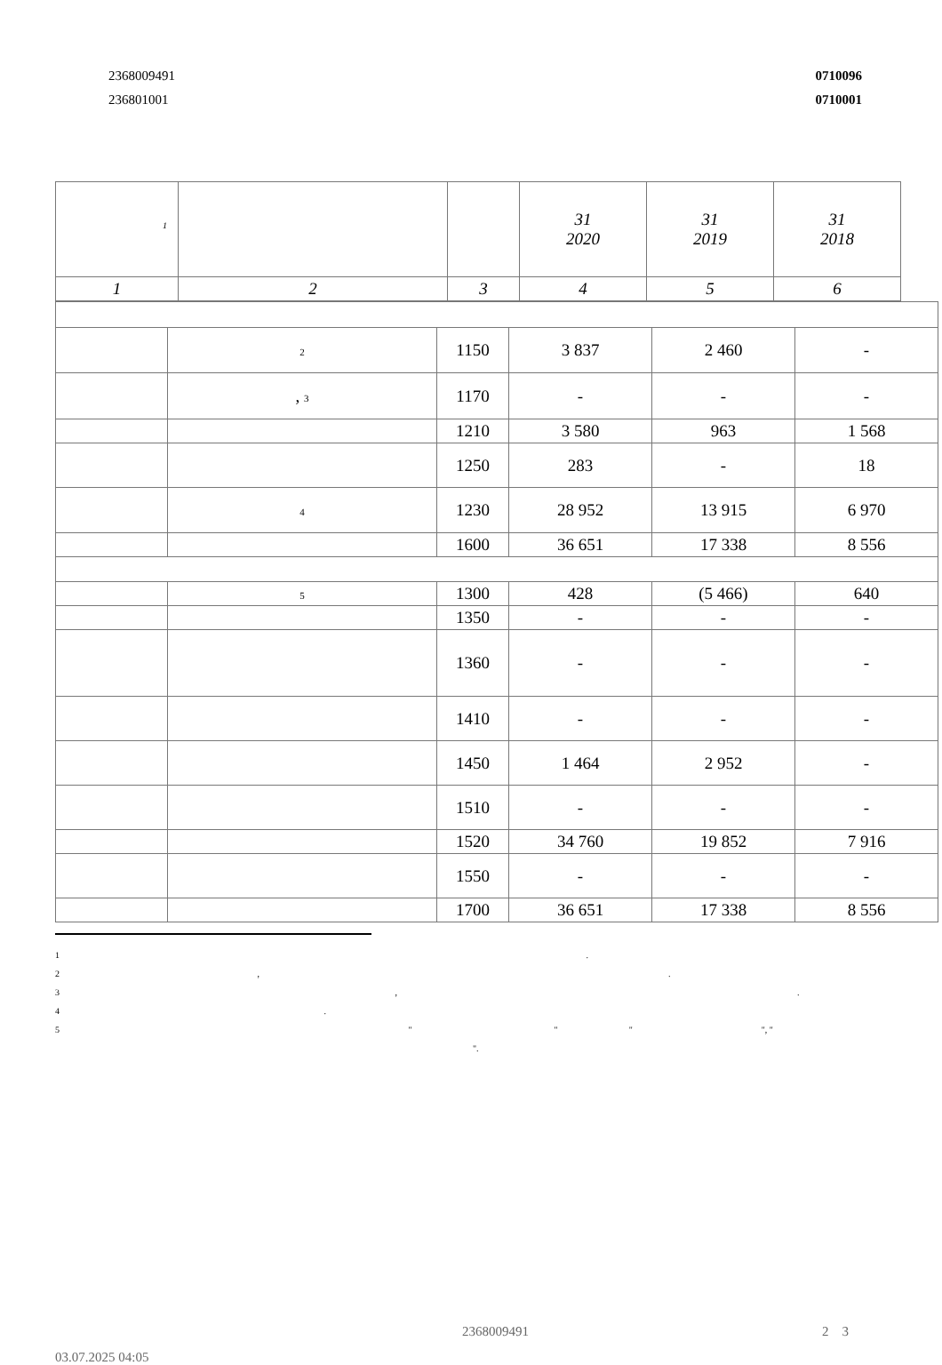2368009491
236801001
0710096
0710001
| <sup>1</sup> | | | 31 2020 | 31 2019 | 31 2018 |
| 1 | 2 | 3 | 4 | 5 | 6 |
| | 2 | 1150 | 3 837 | 2 460 | - |
| | , 3 | 1170 | - | - | - |
| | | 1210 | 3 580 | 963 | 1 568 |
| | | 1250 | 283 | - | 18 |
| | 4 | 1230 | 28 952 | 13 915 | 6 970 |
| | | 1600 | 36 651 | 17 338 | 8 556 |
| | 5 | 1300 | 428 | (5 466) | 640 |
| | | 1350 | - | - | - |
| | | 1360 | - | - | - |
| | | 1410 | - | - | - |
| | | 1450 | 1 464 | 2 952 | - |
| | | 1510 | - | - | - |
| | | 1520 | 34 760 | 19 852 | 7 916 |
| | | 1550 | - | - | - |
| | | 1700 | 36 651 | 17 338 | 8 556 |
1 .
2 ,.
3 ,.
4 .
5 " " " ", "
".
2368009491 2 3
03.07.2025 04:05